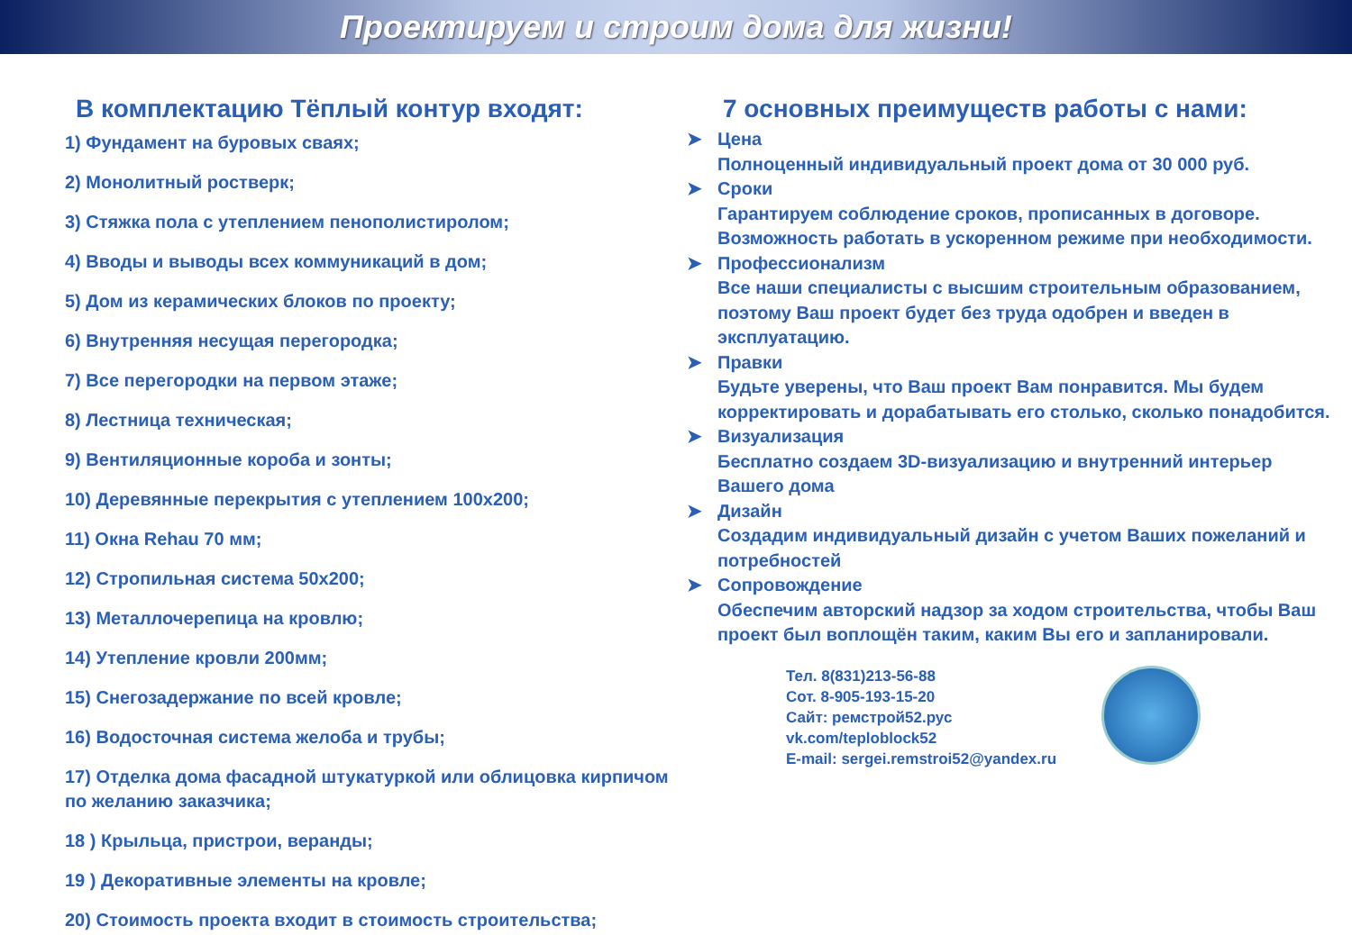Проектируем и строим дома для жизни!
В комплектацию Тёплый контур входят:
1) Фундамент на буровых сваях;
2) Монолитный ростверк;
3) Стяжка пола с утеплением пенополистиролом;
4) Вводы и выводы всех коммуникаций в дом;
5) Дом из керамических блоков по проекту;
6) Внутренняя несущая перегородка;
7) Все перегородки на первом этаже;
8) Лестница техническая;
9) Вентиляционные короба и зонты;
10) Деревянные перекрытия с утеплением 100х200;
11) Окна Rehau 70 мм;
12) Стропильная система 50х200;
13) Металлочерепица на кровлю;
14) Утепление кровли 200мм;
15) Снегозадержание по всей кровле;
16) Водосточная система желоба и трубы;
17) Отделка дома фасадной штукатуркой или облицовка кирпичом по желанию заказчика;
18 ) Крыльца, пристрои, веранды;
19 ) Декоративные элементы на кровле;
20) Стоимость проекта входит в стоимость строительства;
7 основных преимуществ работы с нами:
➤ Цена
Полноценный индивидуальный проект дома от 30 000 руб.
➤ Сроки
Гарантируем соблюдение сроков, прописанных в договоре. Возможность работать в ускоренном режиме при необходимости.
➤ Профессионализм
Все наши специалисты с высшим строительным образованием, поэтому Ваш проект будет без труда одобрен и введен в эксплуатацию.
➤ Правки
Будьте уверены, что Ваш проект Вам понравится. Мы будем корректировать и дорабатывать его столько, сколько понадобится.
➤ Визуализация
Бесплатно создаем 3D-визуализацию и внутренний интерьер Вашего дома
➤ Дизайн
Создадим индивидуальный дизайн с учетом Ваших пожеланий и потребностей
➤ Сопровождение
Обеспечим авторский надзор за ходом строительства, чтобы Ваш проект был воплощён таким, каким Вы его и запланировали.
Тел. 8(831)213-56-88
Сот. 8-905-193-15-20
Сайт: ремстрой52.рус
vk.com/teploblock52
E-mail: sergei.remstroi52@yandex.ru